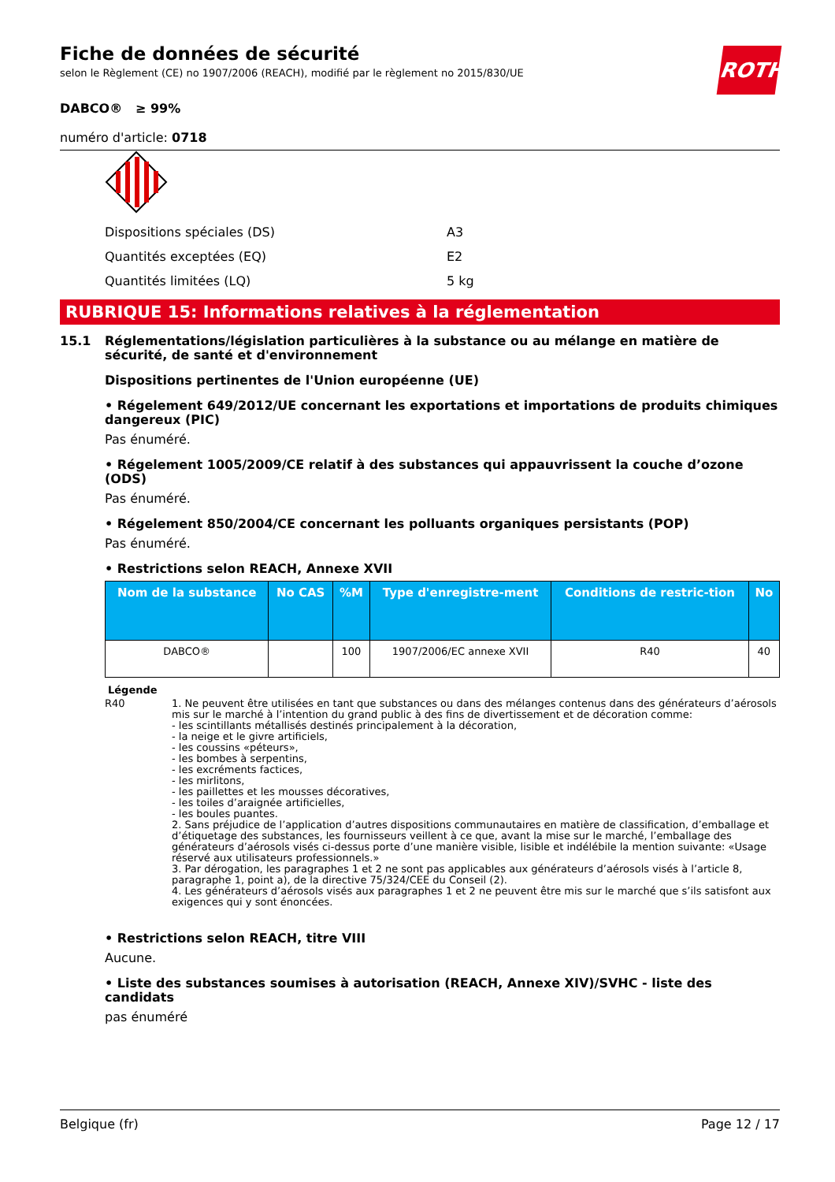Fiche de données de sécurité
selon le Règlement (CE) no 1907/2006 (REACH), modifié par le règlement no 2015/830/UE
ROTH
DABCO® ≥ 99%
numéro d'article: 0718
Dispositions spéciales (DS) A3
Quantités exceptées (EQ) E2
Quantités limitées (LQ) 5 kg
RUBRIQUE 15: Informations relatives à la réglementation
15.1 Réglementations/législation particulières à la substance ou au mélange en matière de sécurité, de santé et d'environnement
Dispositions pertinentes de l'Union européenne (UE)
• Régelement 649/2012/UE concernant les exportations et importations de produits chimiques dangereux (PIC)
Pas énuméré.
• Régelement 1005/2009/CE relatif à des substances qui appauvrissent la couche d’ozone (ODS)
Pas énuméré.
• Régelement 850/2004/CE concernant les polluants organiques persistants (POP)
Pas énuméré.
• Restrictions selon REACH, Annexe XVII
| Nom de la substance | No CAS | %M | Type d'enregistre-ment | Conditions de restric-tion | No |
| --- | --- | --- | --- | --- | --- |
| DABCO® | | 100 | 1907/2006/EC annexe XVII | R40 | 40 |
Légende
R40 1. Ne peuvent être utilisées en tant que substances ou dans des mélanges contenus dans des générateurs d’aérosols mis sur le marché à l’intention du grand public à des fins de divertissement et de décoration comme:
- les scintillants métallisés destinés principalement à la décoration,
- la neige et le givre artificiels,
- les coussins «péteurs»,
- les bombes à serpentins,
- les excréments factices,
- les mirlitons,
- les paillettes et les mousses décoratives,
- les toiles d’araignée artificielles,
- les boules puantes.
2. Sans préjudice de l’application d’autres dispositions communautaires en matière de classification, d’emballage et d’étiquetage des substances, les fournisseurs veillent à ce que, avant la mise sur le marché, l’emballage des générateurs d’aérosols visés ci-dessus porte d’une manière visible, lisible et indélébile la mention suivante: «Usage réservé aux utilisateurs professionnels.»
3. Par dérogation, les paragraphes 1 et 2 ne sont pas applicables aux générateurs d’aérosols visés à l’article 8, paragraphe 1, point a), de la directive 75/324/CEE du Conseil (2).
4. Les générateurs d’aérosols visés aux paragraphes 1 et 2 ne peuvent être mis sur le marché que s’ils satisfont aux exigences qui y sont énoncées.
• Restrictions selon REACH, titre VIII
Aucune.
• Liste des substances soumises à autorisation (REACH, Annexe XIV)/SVHC - liste des candidats
pas énuméré
Belgique (fr) Page 12 / 17